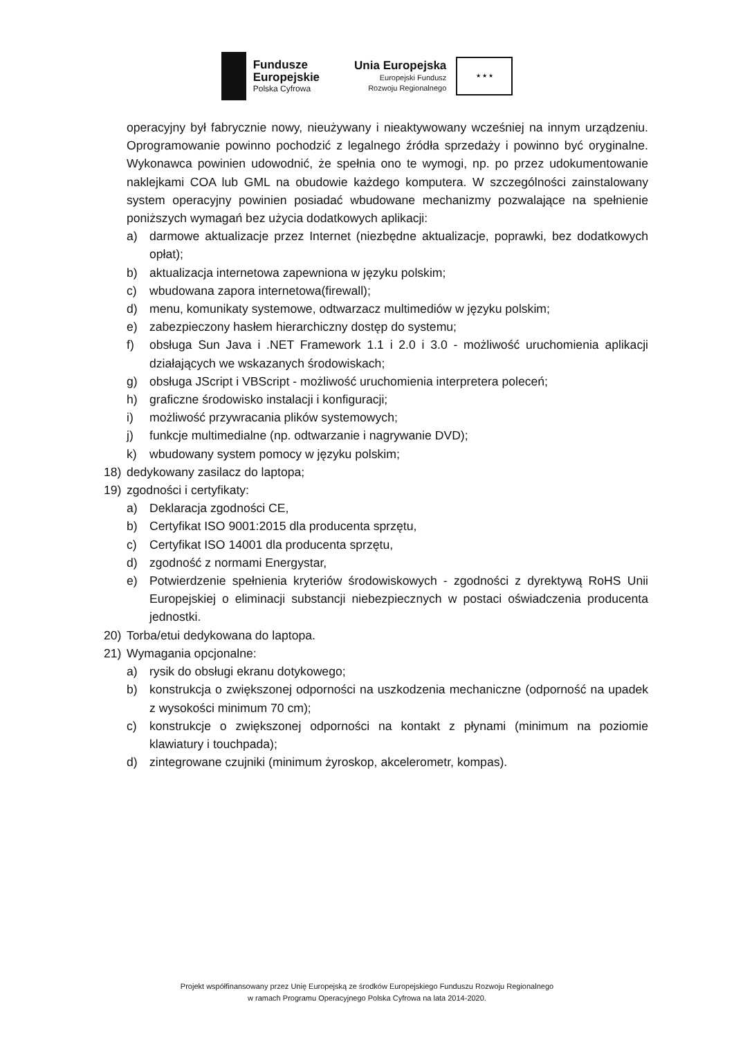Fundusze
Europejskie
Polska Cyfrowa
Unia Europejska
Europejski Fundusz
Rozwoju Regionalnego
★ ★ ★
operacyjny był fabrycznie nowy, nieużywany i nieaktywowany wcześniej na innym urządzeniu. Oprogramowanie powinno pochodzić z legalnego źródła sprzedaży i powinno być oryginalne. Wykonawca powinien udowodnić, że spełnia ono te wymogi, np. po przez udokumentowanie naklejkami COA lub GML na obudowie każdego komputera. W szczególności zainstalowany system operacyjny powinien posiadać wbudowane mechanizmy pozwalające na spełnienie poniższych wymagań bez użycia dodatkowych aplikacji:
a) darmowe aktualizacje przez Internet (niezbędne aktualizacje, poprawki, bez dodatkowych opłat);
b) aktualizacja internetowa zapewniona w języku polskim;
c) wbudowana zapora internetowa(firewall);
d) menu, komunikaty systemowe, odtwarzacz multimediów w języku polskim;
e) zabezpieczony hasłem hierarchiczny dostęp do systemu;
f) obsługa Sun Java i .NET Framework 1.1 i 2.0 i 3.0 - możliwość uruchomienia aplikacji działających we wskazanych środowiskach;
g) obsługa JScript i VBScript - możliwość uruchomienia interpretera poleceń;
h) graficzne środowisko instalacji i konfiguracji;
i) możliwość przywracania plików systemowych;
j) funkcje multimedialne (np. odtwarzanie i nagrywanie DVD);
k) wbudowany system pomocy w języku polskim;
18) dedykowany zasilacz do laptopa;
19) zgodności i certyfikaty:
a) Deklaracja zgodności CE,
b) Certyfikat ISO 9001:2015 dla producenta sprzętu,
c) Certyfikat ISO 14001 dla producenta sprzętu,
d) zgodność z normami Energystar,
e) Potwierdzenie spełnienia kryteriów środowiskowych - zgodności z dyrektywą RoHS Unii Europejskiej o eliminacji substancji niebezpiecznych w postaci oświadczenia producenta jednostki.
20) Torba/etui dedykowana do laptopa.
21) Wymagania opcjonalne:
a) rysik do obsługi ekranu dotykowego;
b) konstrukcja o zwiększonej odporności na uszkodzenia mechaniczne (odporność na upadek z wysokości minimum 70 cm);
c) konstrukcje o zwiększonej odporności na kontakt z płynami (minimum na poziomie klawiatury i touchpada);
d) zintegrowane czujniki (minimum żyroskop, akcelerometr, kompas).
Projekt współfinansowany przez Unię Europejską ze środków Europejskiego Funduszu Rozwoju Regionalnego
w ramach Programu Operacyjnego Polska Cyfrowa na lata 2014-2020.